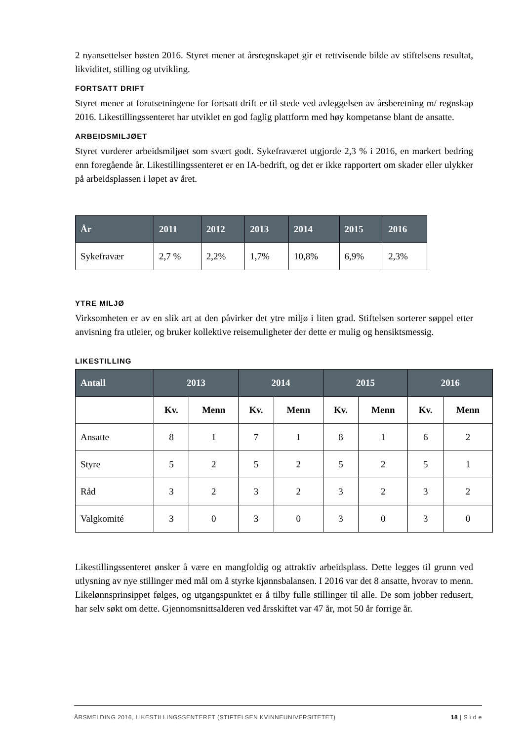2 nyansettelser høsten 2016. Styret mener at årsregnskapet gir et rettvisende bilde av stiftelsens resultat, likviditet, stilling og utvikling.
FORTSATT DRIFT
Styret mener at forutsetningene for fortsatt drift er til stede ved avleggelsen av årsberetning m/ regnskap 2016. Likestillingssenteret har utviklet en god faglig plattform med høy kompetanse blant de ansatte.
ARBEIDSMILJØET
Styret vurderer arbeidsmiljøet som svært godt. Sykefraværet utgjorde 2,3 % i 2016, en markert bedring enn foregående år. Likestillingssenteret er en IA-bedrift, og det er ikke rapportert om skader eller ulykker på arbeidsplassen i løpet av året.
| År | 2011 | 2012 | 2013 | 2014 | 2015 | 2016 |
| --- | --- | --- | --- | --- | --- | --- |
| Sykefravær | 2,7 % | 2,2% | 1,7% | 10,8% | 6,9% | 2,3% |
YTRE MILJØ
Virksomheten er av en slik art at den påvirker det ytre miljø i liten grad. Stiftelsen sorterer søppel etter anvisning fra utleier, og bruker kollektive reisemuligheter der dette er mulig og hensiktsmessig.
LIKESTILLING
| Antall | 2013 | | 2014 | | 2015 | | 2016 | |
| --- | --- | --- | --- | --- | --- | --- | --- | --- |
| | Kv. | Menn | Kv. | Menn | Kv. | Menn | Kv. | Menn |
| Ansatte | 8 | 1 | 7 | 1 | 8 | 1 | 6 | 2 |
| Styre | 5 | 2 | 5 | 2 | 5 | 2 | 5 | 1 |
| Råd | 3 | 2 | 3 | 2 | 3 | 2 | 3 | 2 |
| Valgkomité | 3 | 0 | 3 | 0 | 3 | 0 | 3 | 0 |
Likestillingssenteret ønsker å være en mangfoldig og attraktiv arbeidsplass. Dette legges til grunn ved utlysning av nye stillinger med mål om å styrke kjønnsbalansen. I 2016 var det 8 ansatte, hvorav to menn. Likelønnsprinsippet følges, og utgangspunktet er å tilby fulle stillinger til alle. De som jobber redusert, har selv søkt om dette. Gjennomsnittsalderen ved årsskiftet var 47 år, mot 50 år forrige år.
ÅRSMELDING 2016, LIKESTILLINGSSENTERET (STIFTELSEN KVINNEUNIVERSITETET) 18 | S i d e